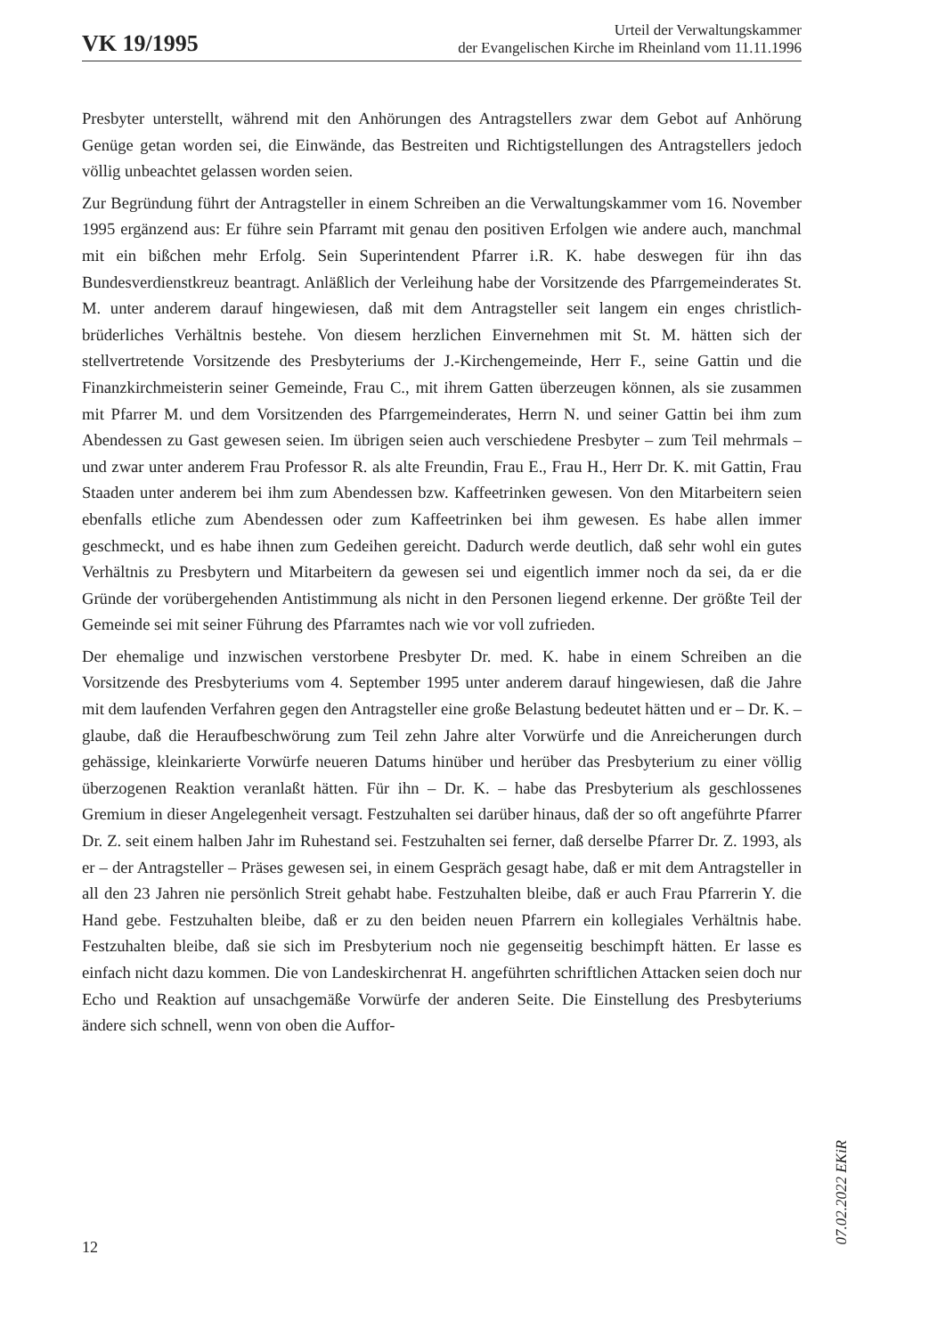VK 19/1995
Urteil der Verwaltungskammer
der Evangelischen Kirche im Rheinland vom 11.11.1996
Presbyter unterstellt, während mit den Anhörungen des Antragstellers zwar dem Gebot auf Anhörung Genüge getan worden sei, die Einwände, das Bestreiten und Richtigstellungen des Antragstellers jedoch völlig unbeachtet gelassen worden seien.
Zur Begründung führt der Antragsteller in einem Schreiben an die Verwaltungskammer vom 16. November 1995 ergänzend aus: Er führe sein Pfarramt mit genau den positiven Erfolgen wie andere auch, manchmal mit ein bißchen mehr Erfolg. Sein Superintendent Pfarrer i.R. K. habe deswegen für ihn das Bundesverdienstkreuz beantragt. Anläßlich der Verleihung habe der Vorsitzende des Pfarrgemeinderates St. M. unter anderem darauf hingewiesen, daß mit dem Antragsteller seit langem ein enges christlich-brüderliches Verhältnis bestehe. Von diesem herzlichen Einvernehmen mit St. M. hätten sich der stellvertretende Vorsitzende des Presbyteriums der J.-Kirchengemeinde, Herr F., seine Gattin und die Finanzkirchmeisterin seiner Gemeinde, Frau C., mit ihrem Gatten überzeugen können, als sie zusammen mit Pfarrer M. und dem Vorsitzenden des Pfarrgemeinderates, Herrn N. und seiner Gattin bei ihm zum Abendessen zu Gast gewesen seien. Im übrigen seien auch verschiedene Presbyter – zum Teil mehrmals – und zwar unter anderem Frau Professor R. als alte Freundin, Frau E., Frau H., Herr Dr. K. mit Gattin, Frau Staaden unter anderem bei ihm zum Abendessen bzw. Kaffeetrinken gewesen. Von den Mitarbeitern seien ebenfalls etliche zum Abendessen oder zum Kaffeetrinken bei ihm gewesen. Es habe allen immer geschmeckt, und es habe ihnen zum Gedeihen gereicht. Dadurch werde deutlich, daß sehr wohl ein gutes Verhältnis zu Presbytern und Mitarbeitern da gewesen sei und eigentlich immer noch da sei, da er die Gründe der vorübergehenden Antistimmung als nicht in den Personen liegend erkenne. Der größte Teil der Gemeinde sei mit seiner Führung des Pfarramtes nach wie vor voll zufrieden.
Der ehemalige und inzwischen verstorbene Presbyter Dr. med. K. habe in einem Schreiben an die Vorsitzende des Presbyteriums vom 4. September 1995 unter anderem darauf hingewiesen, daß die Jahre mit dem laufenden Verfahren gegen den Antragsteller eine große Belastung bedeutet hätten und er – Dr. K. – glaube, daß die Heraufbeschwörung zum Teil zehn Jahre alter Vorwürfe und die Anreicherungen durch gehässige, kleinkarierte Vorwürfe neueren Datums hinüber und herüber das Presbyterium zu einer völlig überzogenen Reaktion veranlaßt hätten. Für ihn – Dr. K. – habe das Presbyterium als geschlossenes Gremium in dieser Angelegenheit versagt. Festzuhalten sei darüber hinaus, daß der so oft angeführte Pfarrer Dr. Z. seit einem halben Jahr im Ruhestand sei. Festzuhalten sei ferner, daß derselbe Pfarrer Dr. Z. 1993, als er – der Antragsteller – Präses gewesen sei, in einem Gespräch gesagt habe, daß er mit dem Antragsteller in all den 23 Jahren nie persönlich Streit gehabt habe. Festzuhalten bleibe, daß er auch Frau Pfarrerin Y. die Hand gebe. Festzuhalten bleibe, daß er zu den beiden neuen Pfarrern ein kollegiales Verhältnis habe. Festzuhalten bleibe, daß sie sich im Presbyterium noch nie gegenseitig beschimpft hätten. Er lasse es einfach nicht dazu kommen. Die von Landeskirchenrat H. angeführten schriftlichen Attacken seien doch nur Echo und Reaktion auf unsachgemäße Vorwürfe der anderen Seite. Die Einstellung des Presbyteriums ändere sich schnell, wenn von oben die Auffor-
12
07.02.2022 EKiR